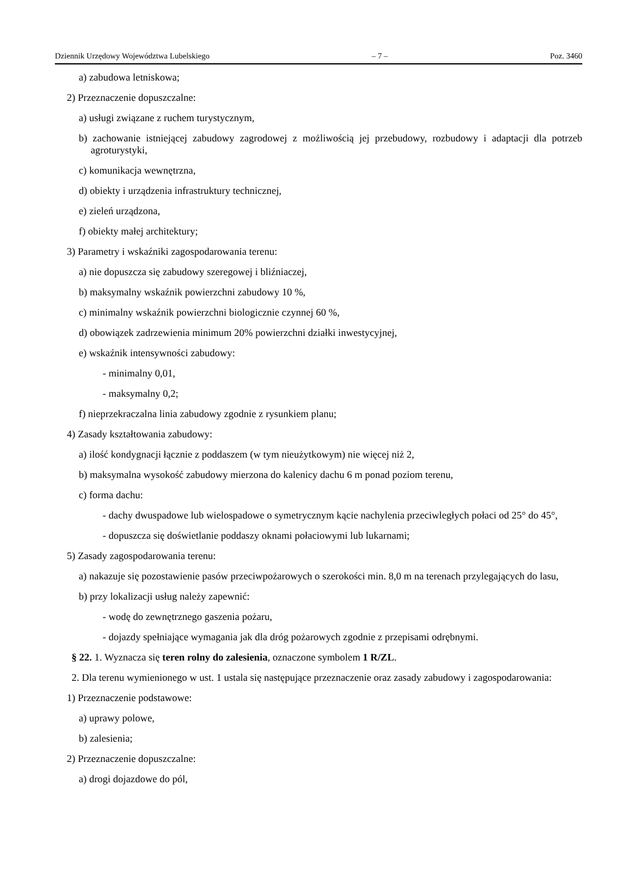Dziennik Urzędowy Województwa Lubelskiego – 7 – Poz. 3460
a) zabudowa letniskowa;
2) Przeznaczenie dopuszczalne:
a) usługi związane z ruchem turystycznym,
b) zachowanie istniejącej zabudowy zagrodowej z możliwością jej przebudowy, rozbudowy i adaptacji dla potrzeb agroturystyki,
c) komunikacja wewnętrzna,
d) obiekty i urządzenia infrastruktury technicznej,
e) zieleń urządzona,
f) obiekty małej architektury;
3) Parametry i wskaźniki zagospodarowania terenu:
a) nie dopuszcza się zabudowy szeregowej i bliźniaczej,
b) maksymalny wskaźnik powierzchni zabudowy 10 %,
c) minimalny wskaźnik powierzchni biologicznie czynnej 60 %,
d) obowiązek zadrzewienia minimum 20% powierzchni działki inwestycyjnej,
e) wskaźnik intensywności zabudowy:
- minimalny 0,01,
- maksymalny 0,2;
f) nieprzekraczalna linia zabudowy zgodnie z rysunkiem planu;
4) Zasady kształtowania zabudowy:
a) ilość kondygnacji łącznie z poddaszem (w tym nieużytkowym) nie więcej niż 2,
b) maksymalna wysokość zabudowy mierzona do kalenicy dachu 6 m ponad poziom terenu,
c) forma dachu:
- dachy dwuspadowe lub wielospadowe o symetrycznym kącie nachylenia przeciwległych połaci od 25° do 45°,
- dopuszcza się doświetlanie poddaszy oknami połaciowymi lub lukarnami;
5) Zasady zagospodarowania terenu:
a) nakazuje się pozostawienie pasów przeciwpożarowych o szerokości min. 8,0 m na terenach przylegających do lasu,
b) przy lokalizacji usług należy zapewnić:
- wodę do zewnętrznego gaszenia pożaru,
- dojazdy spełniające wymagania jak dla dróg pożarowych zgodnie z przepisami odrębnymi.
§ 22. 1. Wyznacza się teren rolny do zalesienia, oznaczone symbolem 1 R/ZL.
2. Dla terenu wymienionego w ust. 1 ustala się następujące przeznaczenie oraz zasady zabudowy i zagospodarowania:
1) Przeznaczenie podstawowe:
a) uprawy polowe,
b) zalesienia;
2) Przeznaczenie dopuszczalne:
a) drogi dojazdowe do pól,